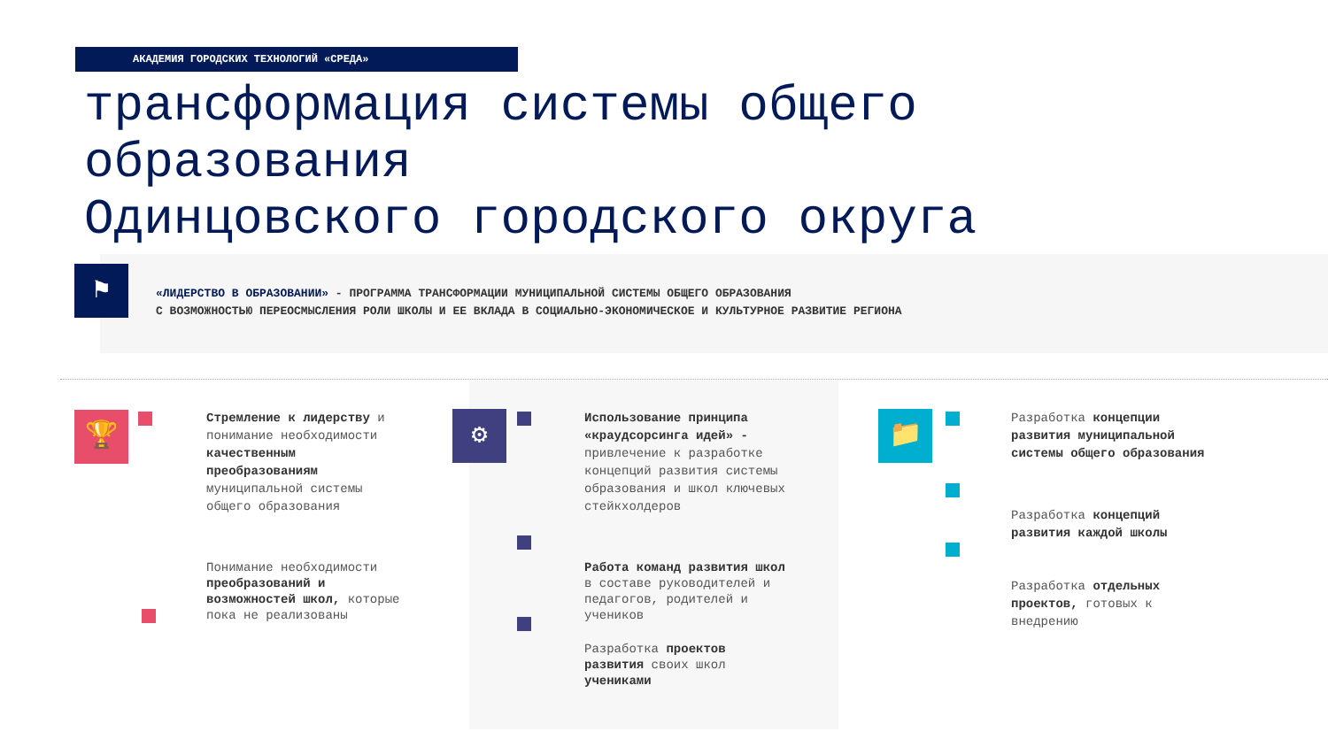АКАДЕМИЯ ГОРОДСКИХ ТЕХНОЛОГИЙ «СРЕДА»
трансформация системы общего
образования
Одинцовского городского округа
⚑
«ЛИДЕРСТВО В ОБРАЗОВАНИИ» - ПРОГРАММА ТРАНСФОРМАЦИИ МУНИЦИПАЛЬНОЙ СИСТЕМЫ ОБЩЕГО ОБРАЗОВАНИЯ
С ВОЗМОЖНОСТЬЮ ПЕРЕОСМЫСЛЕНИЯ РОЛИ ШКОЛЫ И ЕЕ ВКЛАДА В СОЦИАЛЬНО-ЭКОНОМИЧЕСКОЕ И КУЛЬТУРНОЕ РАЗВИТИЕ РЕГИОНА
🏆 ⚙ 📁
Стремление к лидерству и понимание необходимости качественным преобразованиям муниципальной системы общего образования
Понимание необходимости преобразований и возможностей школ, которые пока не реализованы
Использование принципа «краудсорсинга идей» - привлечение к разработке концепций развития системы образования и школ ключевых стейкхолдеров
Работа команд развития школ в составе руководителей и педагогов, родителей и учеников
Разработка проектов развития своих школ учениками
Разработка концепции развития муниципальной системы общего образования
Разработка концепций развития каждой школы
Разработка отдельных проектов, готовых к внедрению